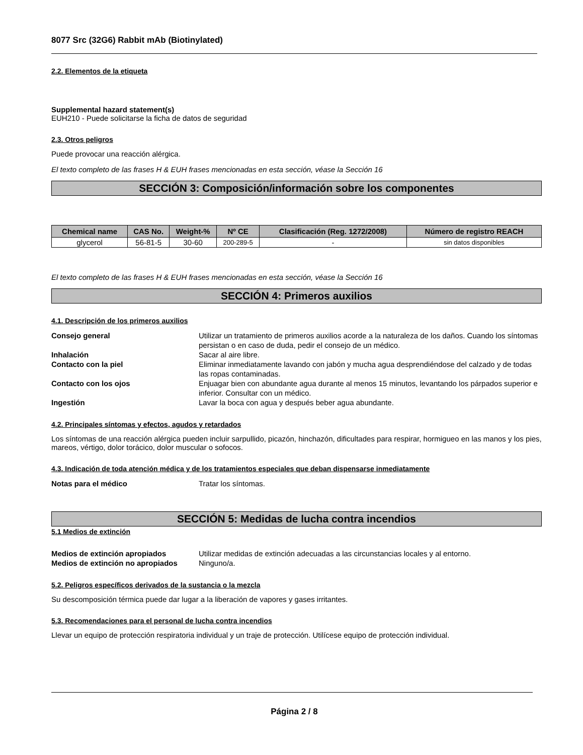8077 Src (32G6) Rabbit mAb (Biotinylated)
2.2. Elementos de la etiqueta
Supplemental hazard statement(s)
EUH210 - Puede solicitarse la ficha de datos de seguridad
2.3. Otros peligros
Puede provocar una reacción alérgica.
El texto completo de las frases H & EUH frases mencionadas en esta sección, véase la Sección 16
SECCIÓN 3: Composición/información sobre los componentes
| Chemical name | CAS No. | Weight-% | Nº CE | Clasificación (Reg. 1272/2008) | Número de registro REACH |
| --- | --- | --- | --- | --- | --- |
| glycerol | 56-81-5 | 30-60 | 200-289-5 | - | sin datos disponibles |
El texto completo de las frases H & EUH frases mencionadas en esta sección, véase la Sección 16
SECCIÓN 4: Primeros auxilios
4.1. Descripción de los primeros auxilios
| Consejo general | Utilizar un tratamiento de primeros auxilios acorde a la naturaleza de los daños. Cuando los síntomas persistan o en caso de duda, pedir el consejo de un médico. |
| Inhalación | Sacar al aire libre. |
| Contacto con la piel | Eliminar inmediatamente lavando con jabón y mucha agua desprendiéndose del calzado y de todas las ropas contaminadas. |
| Contacto con los ojos | Enjuagar bien con abundante agua durante al menos 15 minutos, levantando los párpados superior e inferior. Consultar con un médico. |
| Ingestión | Lavar la boca con agua y después beber agua abundante. |
4.2. Principales síntomas y efectos, agudos y retardados
Los síntomas de una reacción alérgica pueden incluir sarpullido, picazón, hinchazón, dificultades para respirar, hormigueo en las manos y los pies, mareos, vértigo, dolor torácico, dolor muscular o sofocos.
4.3. Indicación de toda atención médica y de los tratamientos especiales que deban dispensarse inmediatamente
| Notas para el médico | Tratar los síntomas. |
SECCIÓN 5: Medidas de lucha contra incendios
5.1 Medios de extinción
| Medios de extinción apropiados | Utilizar medidas de extinción adecuadas a las circunstancias locales y al entorno. |
| Medios de extinción no apropiados | Ninguno/a. |
5.2. Peligros específicos derivados de la sustancia o la mezcla
Su descomposición térmica puede dar lugar a la liberación de vapores y gases irritantes.
5.3. Recomendaciones para el personal de lucha contra incendios
Llevar un equipo de protección respiratoria individual y un traje de protección. Utilícese equipo de protección individual.
Página 2 / 8